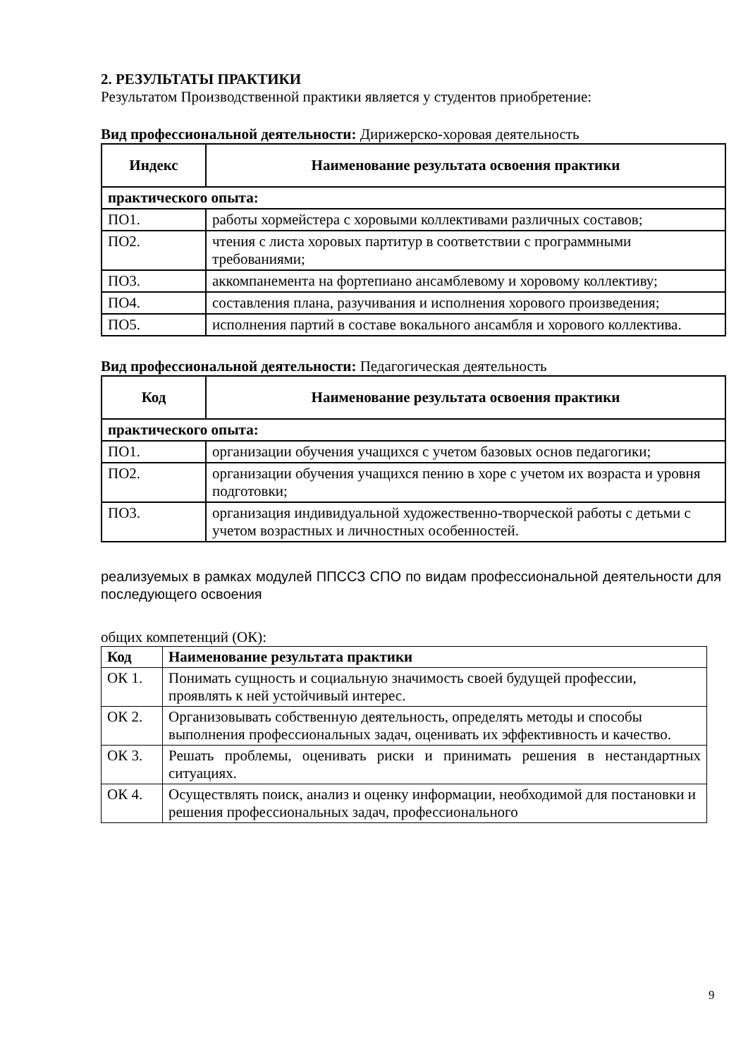2. РЕЗУЛЬТАТЫ ПРАКТИКИ
Результатом Производственной практики является у студентов приобретение:
Вид профессиональной деятельности: Дирижерско-хоровая деятельность
| Индекс | Наименование результата освоения практики |
| --- | --- |
| практического опыта: | |
| ПО1. | работы хормейстера с хоровыми коллективами различных составов; |
| ПО2. | чтения с листа хоровых партитур в соответствии с программными требованиями; |
| ПО3. | аккомпанемента на фортепиано ансамблевому и хоровому коллективу; |
| ПО4. | составления плана, разучивания и исполнения хорового произведения; |
| ПО5. | исполнения партий в составе вокального ансамбля и хорового коллектива. |
Вид профессиональной деятельности: Педагогическая деятельность
| Код | Наименование результата освоения практики |
| --- | --- |
| практического опыта: | |
| ПО1. | организации обучения учащихся с учетом базовых основ педагогики; |
| ПО2. | организации обучения учащихся пению в хоре с учетом их возраста и уровня подготовки; |
| ПО3. | организация индивидуальной художественно-творческой работы с детьми с учетом возрастных и личностных особенностей. |
реализуемых в рамках модулей ППССЗ СПО по видам профессиональной деятельности для последующего освоения
общих компетенций (ОК):
| Код | Наименование результата практики |
| --- | --- |
| ОК 1. | Понимать сущность и социальную значимость своей будущей профессии, проявлять к ней устойчивый интерес. |
| ОК 2. | Организовывать собственную деятельность, определять методы и способы выполнения профессиональных задач, оценивать их эффективность и качество. |
| ОК 3. | Решать проблемы, оценивать риски и принимать решения в нестандартных ситуациях. |
| ОК 4. | Осуществлять поиск, анализ и оценку информации, необходимой для постановки и решения профессиональных задач, профессионального |
9